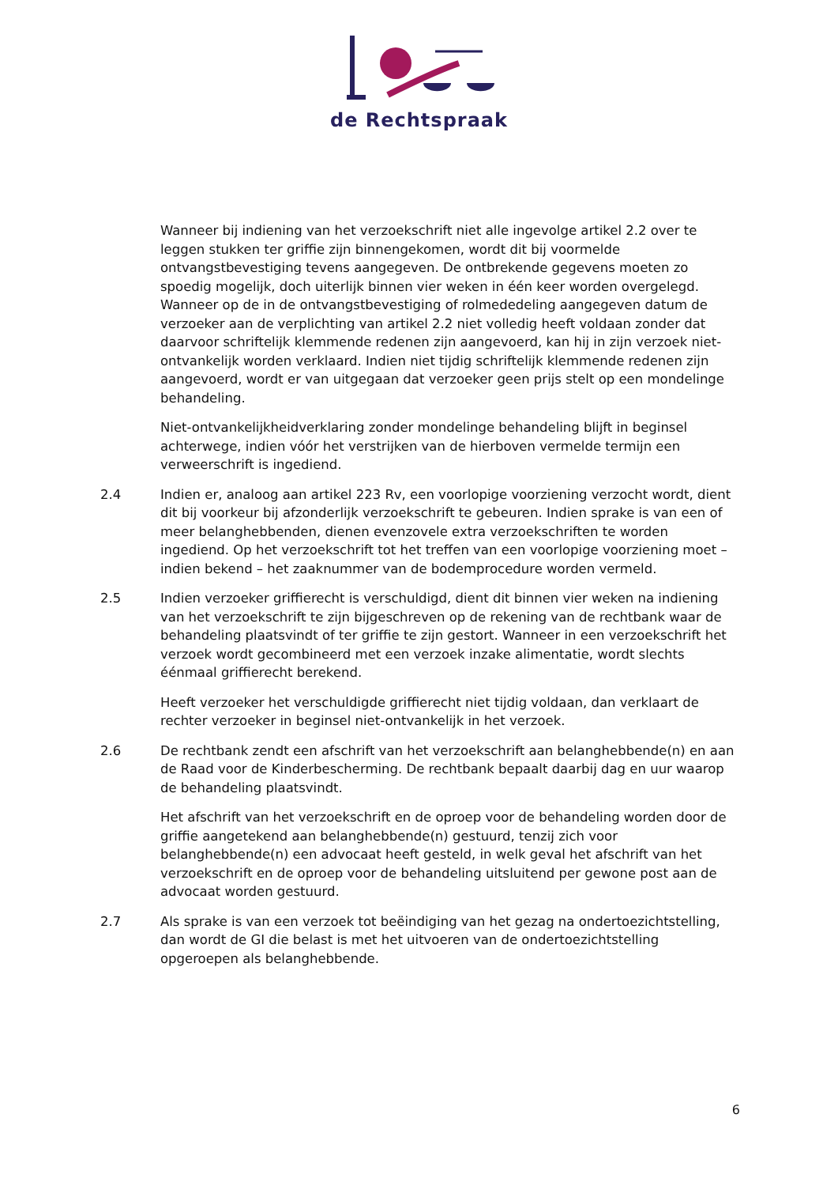de Rechtspraak
Wanneer bij indiening van het verzoekschrift niet alle ingevolge artikel 2.2 over te leggen stukken ter griffie zijn binnengekomen, wordt dit bij voormelde ontvangstbevestiging tevens aangegeven. De ontbrekende gegevens moeten zo spoedig mogelijk, doch uiterlijk binnen vier weken in één keer worden overgelegd. Wanneer op de in de ontvangstbevestiging of rolmededeling aangegeven datum de verzoeker aan de verplichting van artikel 2.2 niet volledig heeft voldaan zonder dat daarvoor schriftelijk klemmende redenen zijn aangevoerd, kan hij in zijn verzoek niet-ontvankelijk worden verklaard. Indien niet tijdig schriftelijk klemmende redenen zijn aangevoerd, wordt er van uitgegaan dat verzoeker geen prijs stelt op een mondelinge behandeling.
Niet-ontvankelijkheidverklaring zonder mondelinge behandeling blijft in beginsel achterwege, indien vóór het verstrijken van de hierboven vermelde termijn een verweerschrift is ingediend.
2.4 Indien er, analoog aan artikel 223 Rv, een voorlopige voorziening verzocht wordt, dient dit bij voorkeur bij afzonderlijk verzoekschrift te gebeuren. Indien sprake is van een of meer belanghebbenden, dienen evenzovele extra verzoekschriften te worden ingediend. Op het verzoekschrift tot het treffen van een voorlopige voorziening moet – indien bekend – het zaaknummer van de bodemprocedure worden vermeld.
2.5 Indien verzoeker griffierecht is verschuldigd, dient dit binnen vier weken na indiening van het verzoekschrift te zijn bijgeschreven op de rekening van de rechtbank waar de behandeling plaatsvindt of ter griffie te zijn gestort. Wanneer in een verzoekschrift het verzoek wordt gecombineerd met een verzoek inzake alimentatie, wordt slechts éénmaal griffierecht berekend.
Heeft verzoeker het verschuldigde griffierecht niet tijdig voldaan, dan verklaart de rechter verzoeker in beginsel niet-ontvankelijk in het verzoek.
2.6 De rechtbank zendt een afschrift van het verzoekschrift aan belanghebbende(n) en aan de Raad voor de Kinderbescherming. De rechtbank bepaalt daarbij dag en uur waarop de behandeling plaatsvindt.
Het afschrift van het verzoekschrift en de oproep voor de behandeling worden door de griffie aangetekend aan belanghebbende(n) gestuurd, tenzij zich voor belanghebbende(n) een advocaat heeft gesteld, in welk geval het afschrift van het verzoekschrift en de oproep voor de behandeling uitsluitend per gewone post aan de advocaat worden gestuurd.
2.7 Als sprake is van een verzoek tot beëindiging van het gezag na ondertoezichtstelling, dan wordt de GI die belast is met het uitvoeren van de ondertoezichtstelling opgeroepen als belanghebbende.
6